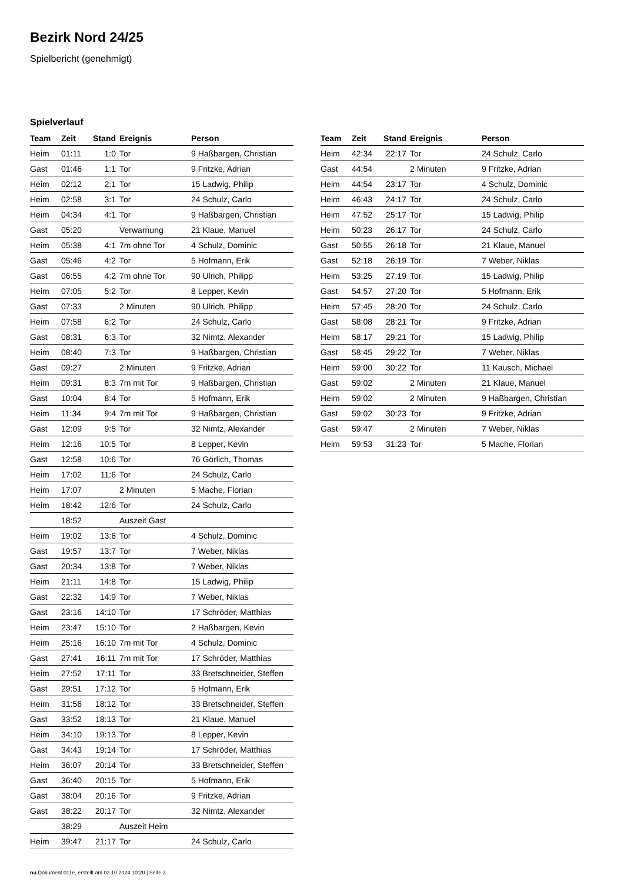Bezirk Nord 24/25
Spielbericht (genehmigt)
Spielverlauf
| Team | Zeit | Stand | Ereignis | Person |
| --- | --- | --- | --- | --- |
| Heim | 01:11 | 1:0 | Tor | 9 Haßbargen, Christian |
| Gast | 01:46 | 1:1 | Tor | 9 Fritzke, Adrian |
| Heim | 02:12 | 2:1 | Tor | 15 Ladwig, Philip |
| Heim | 02:58 | 3:1 | Tor | 24 Schulz, Carlo |
| Heim | 04:34 | 4:1 | Tor | 9 Haßbargen, Christian |
| Gast | 05:20 | | Verwarnung | 21 Klaue, Manuel |
| Heim | 05:38 | 4:1 | 7m ohne Tor | 4 Schulz, Dominic |
| Gast | 05:46 | 4:2 | Tor | 5 Hofmann, Erik |
| Gast | 06:55 | 4:2 | 7m ohne Tor | 90 Ulrich, Philipp |
| Heim | 07:05 | 5:2 | Tor | 8 Lepper, Kevin |
| Gast | 07:33 | | 2 Minuten | 90 Ulrich, Philipp |
| Heim | 07:58 | 6:2 | Tor | 24 Schulz, Carlo |
| Gast | 08:31 | 6:3 | Tor | 32 Nimtz, Alexander |
| Heim | 08:40 | 7:3 | Tor | 9 Haßbargen, Christian |
| Gast | 09:27 | | 2 Minuten | 9 Fritzke, Adrian |
| Heim | 09:31 | 8:3 | 7m mit Tor | 9 Haßbargen, Christian |
| Gast | 10:04 | 8:4 | Tor | 5 Hofmann, Erik |
| Heim | 11:34 | 9:4 | 7m mit Tor | 9 Haßbargen, Christian |
| Gast | 12:09 | 9:5 | Tor | 32 Nimtz, Alexander |
| Heim | 12:16 | 10:5 | Tor | 8 Lepper, Kevin |
| Gast | 12:58 | 10:6 | Tor | 76 Görlich, Thomas |
| Heim | 17:02 | 11:6 | Tor | 24 Schulz, Carlo |
| Heim | 17:07 | | 2 Minuten | 5 Mache, Florian |
| Heim | 18:42 | 12:6 | Tor | 24 Schulz, Carlo |
| | 18:52 | | Auszeit Gast | |
| Heim | 19:02 | 13:6 | Tor | 4 Schulz, Dominic |
| Gast | 19:57 | 13:7 | Tor | 7 Weber, Niklas |
| Gast | 20:34 | 13:8 | Tor | 7 Weber, Niklas |
| Heim | 21:11 | 14:8 | Tor | 15 Ladwig, Philip |
| Gast | 22:32 | 14:9 | Tor | 7 Weber, Niklas |
| Gast | 23:16 | 14:10 | Tor | 17 Schröder, Matthias |
| Heim | 23:47 | 15:10 | Tor | 2 Haßbargen, Kevin |
| Heim | 25:16 | 16:10 | 7m mit Tor | 4 Schulz, Dominic |
| Gast | 27:41 | 16:11 | 7m mit Tor | 17 Schröder, Matthias |
| Heim | 27:52 | 17:11 | Tor | 33 Bretschneider, Steffen |
| Gast | 29:51 | 17:12 | Tor | 5 Hofmann, Erik |
| Heim | 31:56 | 18:12 | Tor | 33 Bretschneider, Steffen |
| Gast | 33:52 | 18:13 | Tor | 21 Klaue, Manuel |
| Heim | 34:10 | 19:13 | Tor | 8 Lepper, Kevin |
| Gast | 34:43 | 19:14 | Tor | 17 Schröder, Matthias |
| Heim | 36:07 | 20:14 | Tor | 33 Bretschneider, Steffen |
| Gast | 36:40 | 20:15 | Tor | 5 Hofmann, Erik |
| Gast | 38:04 | 20:16 | Tor | 9 Fritzke, Adrian |
| Gast | 38:22 | 20:17 | Tor | 32 Nimtz, Alexander |
| | 38:29 | | Auszeit Heim | |
| Heim | 39:47 | 21:17 | Tor | 24 Schulz, Carlo |
| Team | Zeit | Stand | Ereignis | Person |
| --- | --- | --- | --- | --- |
| Heim | 42:34 | 22:17 | Tor | 24 Schulz, Carlo |
| Gast | 44:54 | | 2 Minuten | 9 Fritzke, Adrian |
| Heim | 44:54 | 23:17 | Tor | 4 Schulz, Dominic |
| Heim | 46:43 | 24:17 | Tor | 24 Schulz, Carlo |
| Heim | 47:52 | 25:17 | Tor | 15 Ladwig, Philip |
| Heim | 50:23 | 26:17 | Tor | 24 Schulz, Carlo |
| Gast | 50:55 | 26:18 | Tor | 21 Klaue, Manuel |
| Gast | 52:18 | 26:19 | Tor | 7 Weber, Niklas |
| Heim | 53:25 | 27:19 | Tor | 15 Ladwig, Philip |
| Gast | 54:57 | 27:20 | Tor | 5 Hofmann, Erik |
| Heim | 57:45 | 28:20 | Tor | 24 Schulz, Carlo |
| Gast | 58:08 | 28:21 | Tor | 9 Fritzke, Adrian |
| Heim | 58:17 | 29:21 | Tor | 15 Ladwig, Philip |
| Gast | 58:45 | 29:22 | Tor | 7 Weber, Niklas |
| Heim | 59:00 | 30:22 | Tor | 11 Kausch, Michael |
| Gast | 59:02 | | 2 Minuten | 21 Klaue, Manuel |
| Heim | 59:02 | | 2 Minuten | 9 Haßbargen, Christian |
| Gast | 59:02 | 30:23 | Tor | 9 Fritzke, Adrian |
| Gast | 59:47 | | 2 Minuten | 7 Weber, Niklas |
| Heim | 59:53 | 31:23 | Tor | 5 Mache, Florian |
nu.Dokument 011e, erstellt am 02.10.2024 10:20 | Seite 3